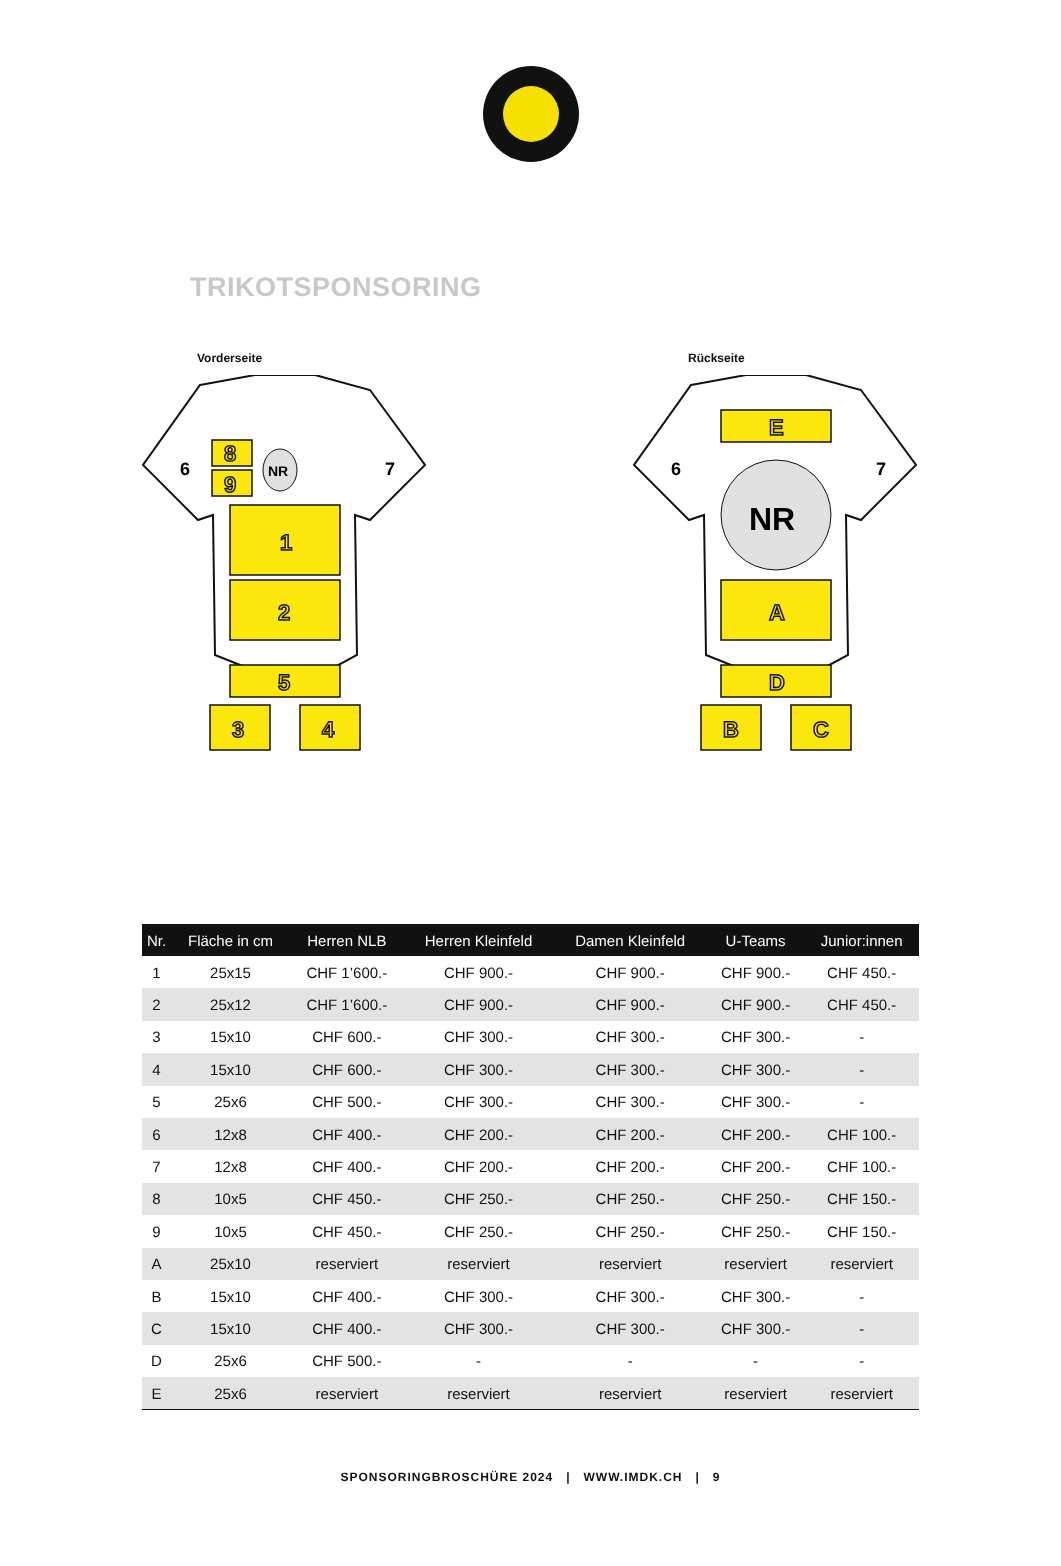TRIKOTSPONSORING
Vorderseite
1
2
5
3
4
8
9
NR
6
7
Rückseite
E
A
D
B
C
NR
6
7
| Nr. | Fläche in cm | Herren NLB | Herren Kleinfeld | Damen Kleinfeld | U-Teams | Junior:innen |
| --- | --- | --- | --- | --- | --- | --- |
| 1 | 25x15 | CHF 1’600.- | CHF 900.- | CHF 900.- | CHF 900.- | CHF 450.- |
| 2 | 25x12 | CHF 1’600.- | CHF 900.- | CHF 900.- | CHF 900.- | CHF 450.- |
| 3 | 15x10 | CHF 600.- | CHF 300.- | CHF 300.- | CHF 300.- | - |
| 4 | 15x10 | CHF 600.- | CHF 300.- | CHF 300.- | CHF 300.- | - |
| 5 | 25x6 | CHF 500.- | CHF 300.- | CHF 300.- | CHF 300.- | - |
| 6 | 12x8 | CHF 400.- | CHF 200.- | CHF 200.- | CHF 200.- | CHF 100.- |
| 7 | 12x8 | CHF 400.- | CHF 200.- | CHF 200.- | CHF 200.- | CHF 100.- |
| 8 | 10x5 | CHF 450.- | CHF 250.- | CHF 250.- | CHF 250.- | CHF 150.- |
| 9 | 10x5 | CHF 450.- | CHF 250.- | CHF 250.- | CHF 250.- | CHF 150.- |
| A | 25x10 | reserviert | reserviert | reserviert | reserviert | reserviert |
| B | 15x10 | CHF 400.- | CHF 300.- | CHF 300.- | CHF 300.- | - |
| C | 15x10 | CHF 400.- | CHF 300.- | CHF 300.- | CHF 300.- | - |
| D | 25x6 | CHF 500.- | - | - | - | - |
| E | 25x6 | reserviert | reserviert | reserviert | reserviert | reserviert |
SPONSORINGBROSCHÜRE 2024 | WWW.IMDK.CH | 9